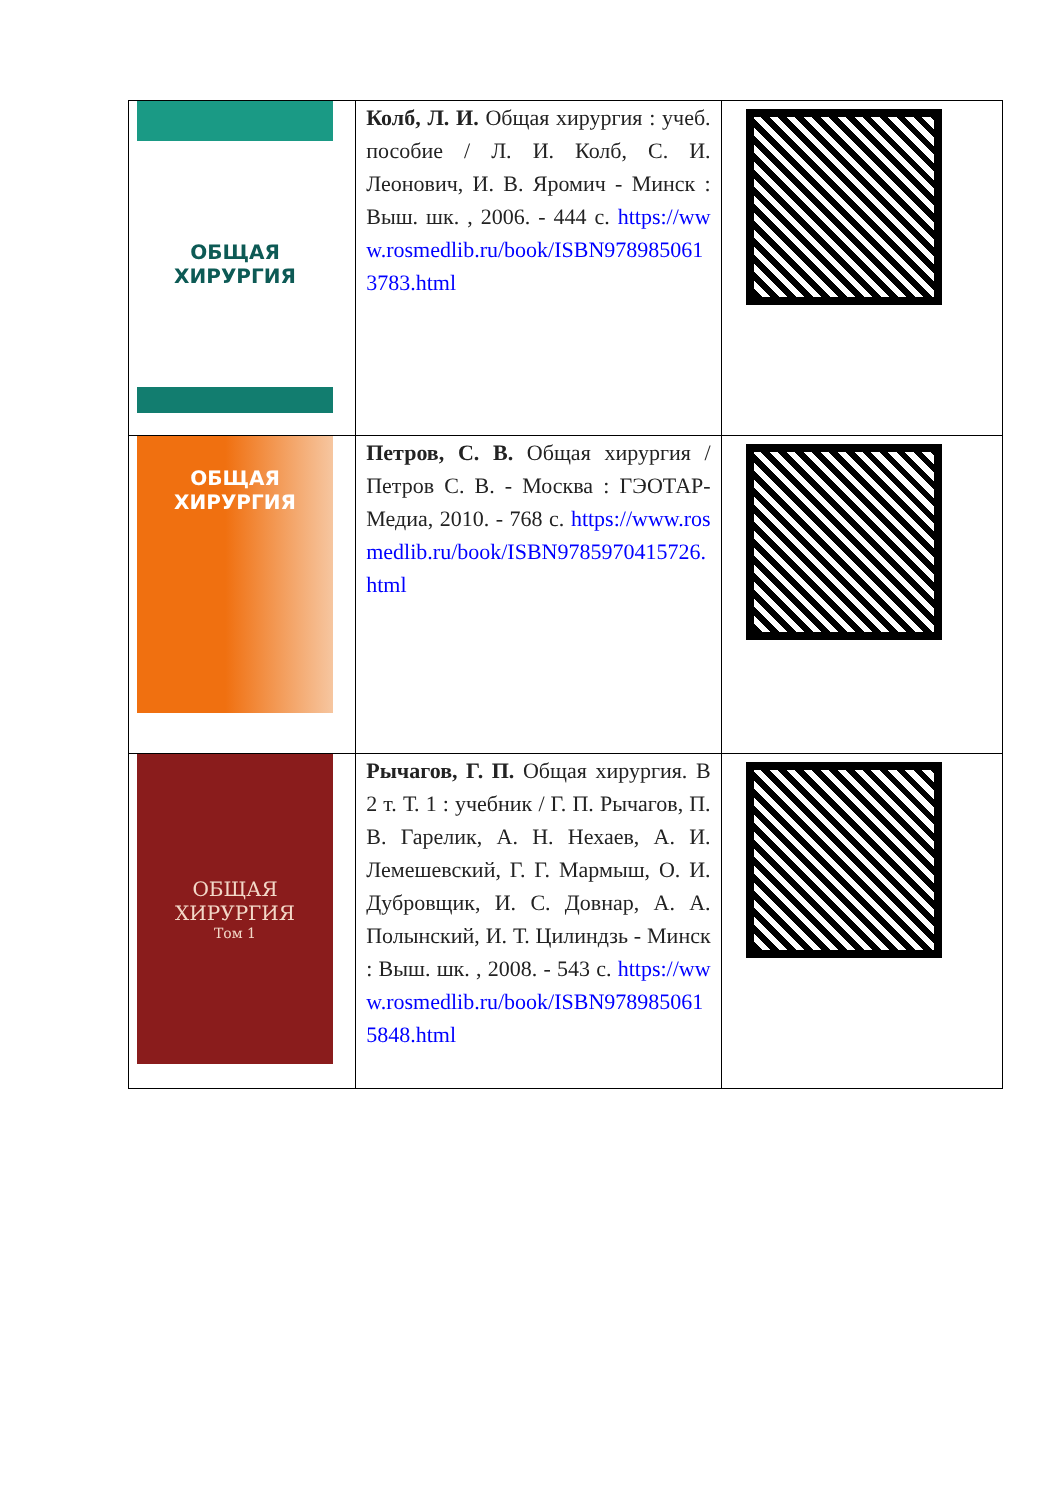| ОБЩАЯ ХИРУРГИЯ | Колб, Л. И. Общая хирургия : учеб. пособие / Л. И. Колб, С. И. Леонович, И. В. Яромич - Минск : Выш. шк. , 2006. - 444 с. https://www.rosmedlib.ru/book/ISBN9789850613783.html | |
| ОБЩАЯ ХИРУРГИЯ | Петров, С. В. Общая хирургия / Петров С. В. - Москва : ГЭОТАР-Медиа, 2010. - 768 с. https://www.rosmedlib.ru/book/ISBN9785970415726.html | |
| ОБЩАЯ ХИРУРГИЯ Том 1 | Рычагов, Г. П. Общая хирургия. В 2 т. Т. 1 : учебник / Г. П. Рычагов, П. В. Гарелик, А. Н. Нехаев, А. И. Лемешевский, Г. Г. Мармыш, О. И. Дубровщик, И. С. Довнар, А. А. Полынский, И. Т. Цилиндзь - Минск : Выш. шк. , 2008. - 543 с. https://www.rosmedlib.ru/book/ISBN9789850615848.html | |